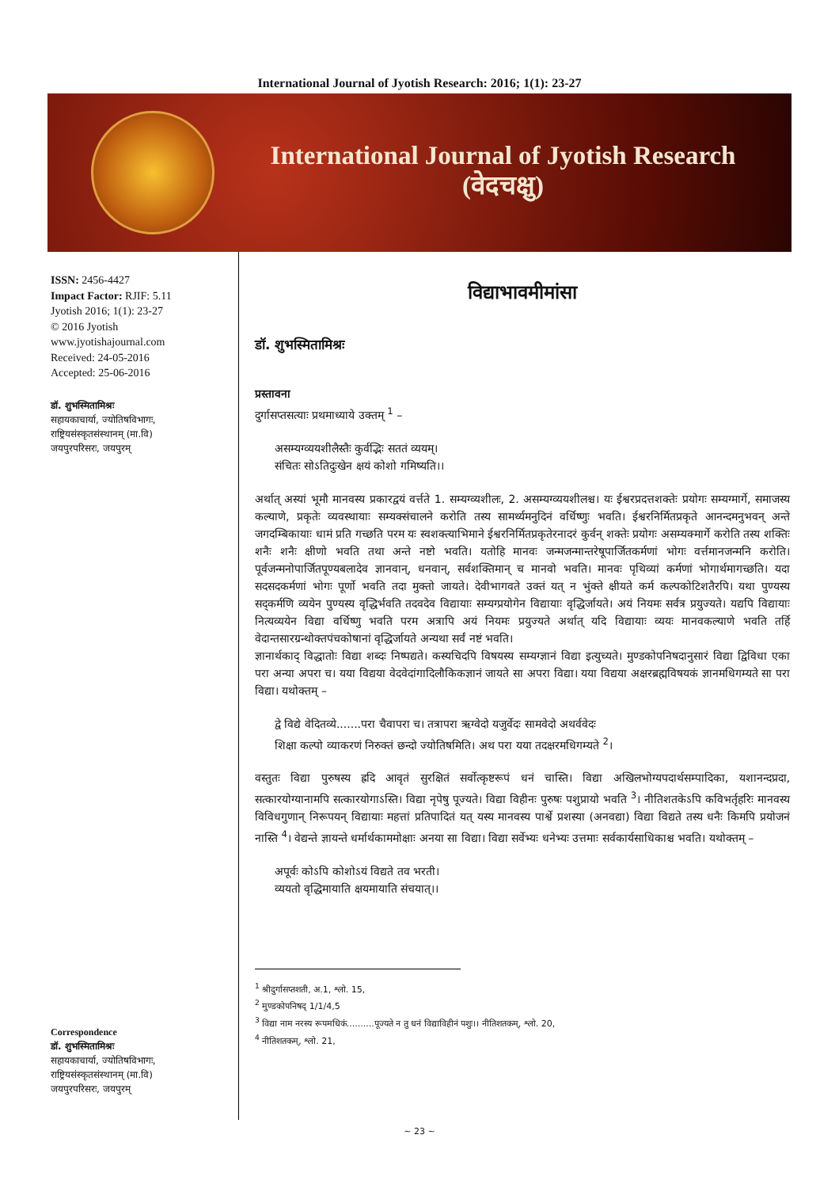International Journal of Jyotish Research: 2016; 1(1): 23-27
International Journal of Jyotish Research
(वेदचक्षु)
ISSN: 2456-4427
Impact Factor: RJIF: 5.11
Jyotish 2016; 1(1): 23-27
© 2016 Jyotish
www.jyotishajournal.com
Received: 24-05-2016
Accepted: 25-06-2016
डॉ. शुभस्मितामिश्रः
सहायकाचार्या, ज्योतिषविभागः,
राष्ट्रियसंस्कृतसंस्थानम् (मा.वि)
जयपुरपरिसरः, जयपुरम्
Correspondence
डॉ. शुभस्मितामिश्रः
सहायकाचार्या, ज्योतिषविभागः,
राष्ट्रियसंस्कृतसंस्थानम् (मा.वि)
जयपुरपरिसरः, जयपुरम्
विद्याभावमीमांसा
डॉ. शुभस्मितामिश्रः
प्रस्तावना
दुर्गासप्तसत्याः प्रथमाध्याये उक्तम् <sup>1</sup> –
असम्यग्व्ययशीलैस्तैः कुर्वद्भिः सततं व्ययम्।
संचितः सोऽतिदुःखेन क्षयं कोशो गमिष्यति।।
अर्थात् अस्यां भूमौ मानवस्य प्रकारद्वयं वर्त्तते 1. सम्यग्व्यशीलः, 2. असम्यग्व्ययशीलश्च। यः ईश्वरप्रदत्तशक्तेः प्रयोगः सम्यग्मार्गे, समाजस्य कल्याणे, प्रकृतेः व्यवस्थायाः सम्यक्संचालने करोति तस्य सामर्थ्यमनुदिनं वर्धिष्णुः भवति। ईश्वरनिर्मितप्रकृते आनन्दमनुभवन् अन्ते जगदम्बिकायाः धामं प्रति गच्छति परम यः स्वशक्त्याभिमाने ईश्वरनिर्मितप्रकृतेरनादरं कुर्वन् शक्तेः प्रयोगः असम्यक्मार्गे करोति तस्य शक्तिः शनैः शनैः क्षीणो भवति तथा अन्ते नष्टो भवति। यतोहि मानवः जन्मजन्मान्तरेषूपार्जितकर्मणां भोगः वर्त्तमानजन्मनि करोति। पूर्वजन्मनोपार्जितपूण्यबलादेव ज्ञानवान्, धनवान्, सर्वशक्तिमान् च मानवो भवति। मानवः पृथिव्यां कर्मणां भोगार्थमागच्छति। यदा सदसदकर्मणां भोगः पूर्णो भवति तदा मुक्तो जायते। देवीभागवते उक्तं यत् न भुंक्ते क्षीयते कर्म कल्पकोटिशतैरपि। यथा पुण्यस्य सद्कर्मणि व्ययेन पुण्यस्य वृद्धिर्भवति तदवदेव विद्यायाः सम्यग्प्रयोगेन विद्यायाः वृद्धिर्जायते। अयं नियमः सर्वत्र प्रयुज्यते। यद्यपि विद्यायाः नित्यव्ययेन विद्या वर्धिष्णु भवति परम अत्रापि अयं नियमः प्रयुज्यते अर्थात् यदि विद्यायाः व्ययः मानवकल्याणे भवति तर्हि वेदान्तसारग्रन्थोक्तपंचकोषानां वृद्धिर्जायते अन्यथा सर्वं नष्टं भवति।
ज्ञानार्थकाद् विद्धातोः विद्या शब्दः निष्पद्यते। कस्यचिदपि विषयस्य सम्यग्ज्ञानं विद्या इत्युच्यते। मुण्डकोपनिषदानुसारं विद्या द्विविधा एका परा अन्या अपरा च। यया विद्यया वेदवेदांगादिलौकिकज्ञानं जायते सा अपरा विद्या। यया विद्यया अक्षरब्रह्मविषयकं ज्ञानमधिगम्यते सा परा विद्या। यथोक्तम् –
द्वे विद्ये वेदितव्ये.......परा चैवापरा च। तत्रापरा ऋग्वेदो यजुर्वेदः सामवेदो अथर्ववेदः
शिक्षा कल्पो व्याकरणं निरुक्तं छन्दो ज्योतिषमिति। अथ परा यया तदक्षरमधिगम्यते <sup>2</sup>।
वस्तुतः विद्या पुरुषस्य ह्रदि आवृतं सुरक्षितं सर्वोत्कृष्टरूपं धनं चास्ति। विद्या अखिलभोग्यपदार्थसम्पादिका, यशानन्दप्रदा, सत्कारयोग्यानामपि सत्कारयोगाऽस्ति। विद्या नृपेषु पूज्यते। विद्या विहीनः पुरुषः पशुप्रायो भवति <sup>3</sup>। नीतिशतकेऽपि कविभर्तृहरिः मानवस्य विविधगुणान् निरूपयन् विद्यायाः महत्तां प्रतिपादितं यत् यस्य मानवस्य पार्श्वे प्रशस्या (अनवद्या) विद्या विद्यते तस्य धनैः किमपि प्रयोजनं नास्ति <sup>4</sup>। वेद्यन्ते ज्ञायन्ते धर्मार्थकाममोक्षाः अनया सा विद्या। विद्या सर्वेभ्यः धनेभ्यः उत्तमाः सर्वकार्यसाधिकाश्च भवति। यथोक्तम् –
अपूर्वः कोऽपि कोशोऽयं विद्यते तव भरती।
व्ययतो वृद्धिमायाति क्षयमायाति संचयात्।।
<sup>1</sup> श्रीदुर्गासप्तशती, अ.1, श्लो. 15,
<sup>2</sup> मुण्डकोपनिषद् 1/1/4,5
<sup>3</sup> विद्या नाम नरस्य रूपमधिकं..........पूज्यते न तु धनं विद्याविहीनं पशुः।। नीतिशतकम्, श्लो. 20,
<sup>4</sup> नीतिशतकम्, श्लो. 21,
~ 23 ~